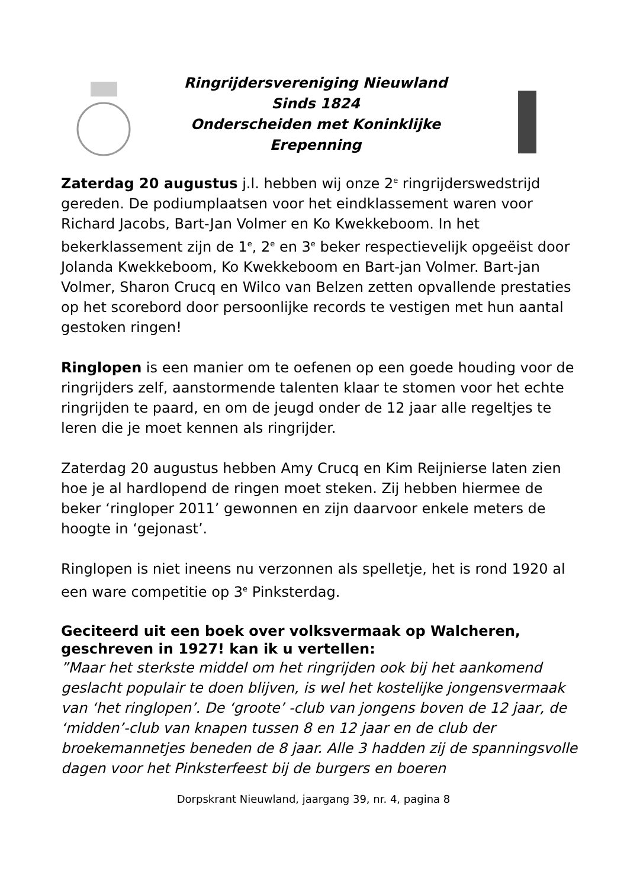Ringrijdersvereniging Nieuwland
Sinds 1824
Onderscheiden met Koninklijke
Erepenning
Zaterdag 20 augustus j.l. hebben wij onze 2<sup>e</sup> ringrijderswedstrijd gereden. De podiumplaatsen voor het eindklassement waren voor Richard Jacobs, Bart-Jan Volmer en Ko Kwekkeboom. In het bekerklassement zijn de 1<sup>e</sup>, 2<sup>e</sup> en 3<sup>e</sup> beker respectievelijk opgeëist door Jolanda Kwekkeboom, Ko Kwekkeboom en Bart-jan Volmer. Bart-jan Volmer, Sharon Crucq en Wilco van Belzen zetten opvallende prestaties op het scorebord door persoonlijke records te vestigen met hun aantal gestoken ringen!
Ringlopen is een manier om te oefenen op een goede houding voor de ringrijders zelf, aanstormende talenten klaar te stomen voor het echte ringrijden te paard, en om de jeugd onder de 12 jaar alle regeltjes te leren die je moet kennen als ringrijder.
Zaterdag 20 augustus hebben Amy Crucq en Kim Reijnierse laten zien hoe je al hardlopend de ringen moet steken. Zij hebben hiermee de beker ‘ringloper 2011’ gewonnen en zijn daarvoor enkele meters de hoogte in ‘gejonast’.
Ringlopen is niet ineens nu verzonnen als spelletje, het is rond 1920 al een ware competitie op 3<sup>e</sup> Pinksterdag.
Geciteerd uit een boek over volksvermaak op Walcheren, geschreven in 1927! kan ik u vertellen:
”Maar het sterkste middel om het ringrijden ook bij het aankomend geslacht populair te doen blijven, is wel het kostelijke jongensvermaak van ‘het ringlopen’. De ‘groote’ -club van jongens boven de 12 jaar, de ‘midden’-club van knapen tussen 8 en 12 jaar en de club der broekemannetjes beneden de 8 jaar. Alle 3 hadden zij de spanningsvolle dagen voor het Pinksterfeest bij de burgers en boeren
Dorpskrant Nieuwland, jaargang 39, nr. 4, pagina 8